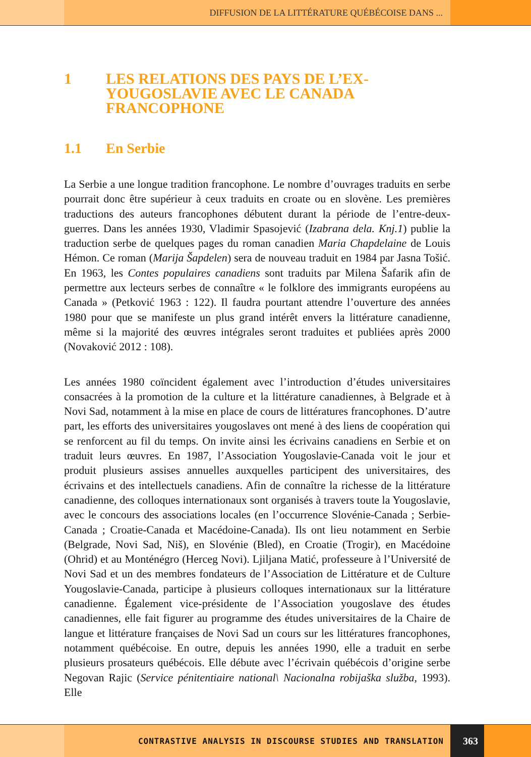DIFFUSION DE LA LITTÉRATURE QUÉBÉCOISE DANS ...
1 LES RELATIONS DES PAYS DE L’EX-
YOUGOSLAVIE AVEC LE CANADA
FRANCOPHONE
1.1 En Serbie
La Serbie a une longue tradition francophone. Le nombre d’ouvrages traduits en serbe pourrait donc être supérieur à ceux traduits en croate ou en slovène. Les premières traductions des auteurs francophones débutent durant la période de l’entre-deux-guerres. Dans les années 1930, Vladimir Spasojević (Izabrana dela. Knj.1) publie la traduction serbe de quelques pages du roman canadien Maria Chapdelaine de Louis Hémon. Ce roman (Marija Šapdelen) sera de nouveau traduit en 1984 par Jasna Tošić. En 1963, les Contes populaires canadiens sont traduits par Milena Šafarik afin de permettre aux lecteurs serbes de connaître « le folklore des immigrants européens au Canada » (Petković 1963 : 122). Il faudra pourtant attendre l’ouverture des années 1980 pour que se manifeste un plus grand intérêt envers la littérature canadienne, même si la majorité des œuvres intégrales seront traduites et publiées après 2000 (Novaković 2012 : 108).
Les années 1980 coïncident également avec l’introduction d’études universitaires consacrées à la promotion de la culture et la littérature canadiennes, à Belgrade et à Novi Sad, notamment à la mise en place de cours de littératures francophones. D’autre part, les efforts des universitaires yougoslaves ont mené à des liens de coopération qui se renforcent au fil du temps. On invite ainsi les écrivains canadiens en Serbie et on traduit leurs œuvres. En 1987, l’Association Yougoslavie-Canada voit le jour et produit plusieurs assises annuelles auxquelles participent des universitaires, des écrivains et des intellectuels canadiens. Afin de connaître la richesse de la littérature canadienne, des colloques internationaux sont organisés à travers toute la Yougoslavie, avec le concours des associations locales (en l’occurrence Slovénie-Canada ; Serbie-Canada ; Croatie-Canada et Macédoine-Canada). Ils ont lieu notamment en Serbie (Belgrade, Novi Sad, Niš), en Slovénie (Bled), en Croatie (Trogir), en Macédoine (Ohrid) et au Monténégro (Herceg Novi). Ljiljana Matić, professeure à l’Université de Novi Sad et un des membres fondateurs de l’Association de Littérature et de Culture Yougoslavie-Canada, participe à plusieurs colloques internationaux sur la littérature canadienne. Également vice-présidente de l’Association yougoslave des études canadiennes, elle fait figurer au programme des études universitaires de la Chaire de langue et littérature françaises de Novi Sad un cours sur les littératures francophones, notamment québécoise. En outre, depuis les années 1990, elle a traduit en serbe plusieurs prosateurs québécois. Elle débute avec l’écrivain québécois d’origine serbe Negovan Rajic (Service pénitentiaire national\ Nacionalna robijaška služba, 1993). Elle
CONTRASTIVE ANALYSIS IN DISCOURSE STUDIES AND TRANSLATION 363